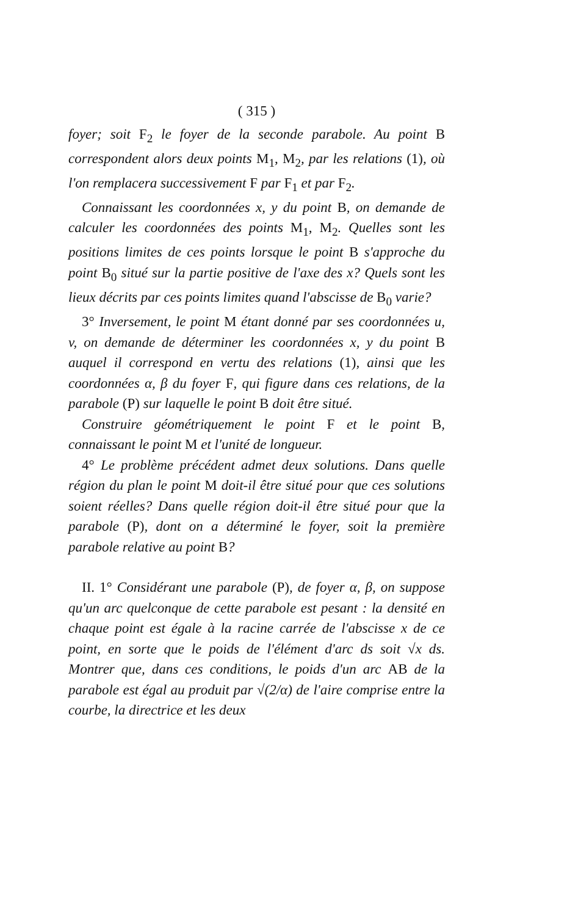( 315 )
foyer; soit F<sub>2</sub> le foyer de la seconde parabole. Au point B correspondent alors deux points M<sub>1</sub>, M<sub>2</sub>, par les relations (1), où l'on remplacera successivement F par F<sub>1</sub> et par F<sub>2</sub>.
Connaissant les coordonnées x, y du point B, on demande de calculer les coordonnées des points M<sub>1</sub>, M<sub>2</sub>. Quelles sont les positions limites de ces points lorsque le point B s'approche du point B<sub>0</sub> situé sur la partie positive de l'axe des x? Quels sont les lieux décrits par ces points limites quand l'abscisse de B<sub>0</sub> varie?
3° Inversement, le point M étant donné par ses coordonnées u, v, on demande de déterminer les coordonnées x, y du point B auquel il correspond en vertu des relations (1), ainsi que les coordonnées α, β du foyer F, qui figure dans ces relations, de la parabole (P) sur laquelle le point B doit être situé.
Construire géométriquement le point F et le point B, connaissant le point M et l'unité de longueur.
4° Le problème précédent admet deux solutions. Dans quelle région du plan le point M doit-il être situé pour que ces solutions soient réelles? Dans quelle région doit-il être situé pour que la parabole (P), dont on a déterminé le foyer, soit la première parabole relative au point B?
II. 1° Considérant une parabole (P), de foyer α, β, on suppose qu'un arc quelconque de cette parabole est pesant : la densité en chaque point est égale à la racine carrée de l'abscisse x de ce point, en sorte que le poids de l'élément d'arc ds soit √x ds. Montrer que, dans ces conditions, le poids d'un arc AB de la parabole est égal au produit par √(2/α) de l'aire comprise entre la courbe, la directrice et les deux